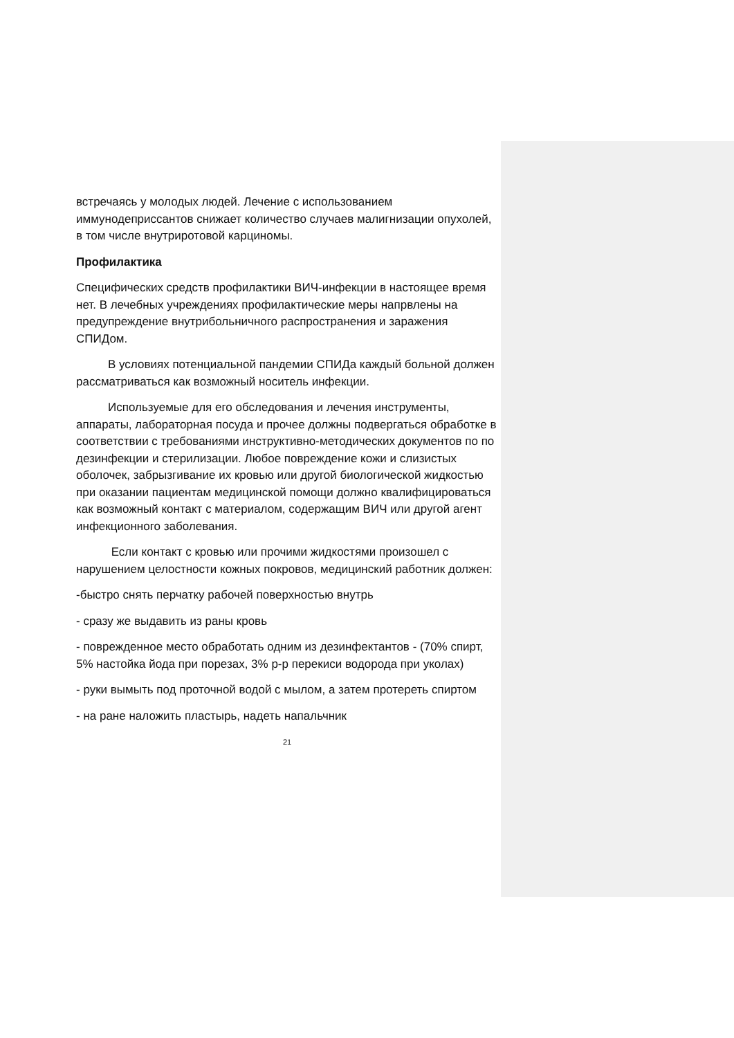встречаясь у молодых людей. Лечение с использованием иммунодеприссантов снижает количество случаев малигнизации опухолей, в том числе внутриротовой карциномы.
Профилактика
Специфических средств профилактики ВИЧ-инфекции в настоящее время нет. В лечебных учреждениях профилактические меры напрвлены на предупреждение внутрибольничного распространения и заражения СПИДом.
В условиях потенциальной пандемии СПИДа каждый больной должен рассматриваться как возможный носитель инфекции.
Используемые для его обследования и лечения инструменты, аппараты, лабораторная посуда и прочее должны подвергаться обработке в соответствии с требованиями инструктивно-методических документов по по дезинфекции и стерилизации. Любое повреждение кожи и слизистых оболочек, забрызгивание их кровью или другой биологической жидкостью при оказании пациентам медицинской помощи должно квалифицироваться как возможный контакт с материалом, содержащим ВИЧ или другой агент инфекционного заболевания.
Если контакт с кровью или прочими жидкостями произошел с нарушением целостности кожных покровов, медицинский работник должен:
-быстро снять перчатку рабочей поверхностью внутрь
- сразу же выдавить из раны кровь
- поврежденное место обработать одним из дезинфектантов - (70% спирт, 5% настойка йода при порезах, 3% р-р перекиси водорода при уколах)
- руки вымыть под проточной водой с мылом, а затем протереть спиртом
- на ране наложить пластырь, надеть напальчник
21